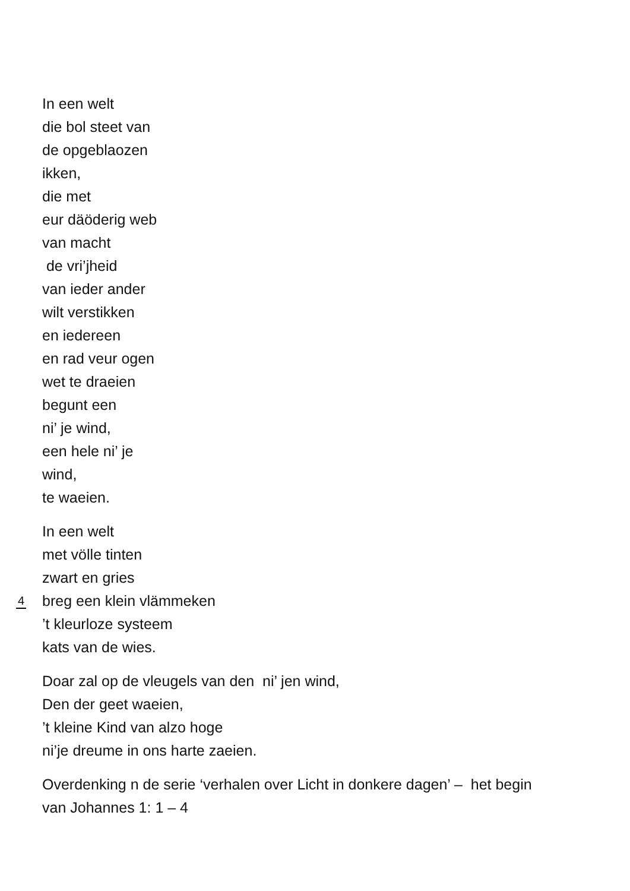In een welt
die bol steet van
de opgeblaozen
ikken,
die met
eur däöderig web
van macht
de vri’jheid
van ieder ander
wilt verstikken
en iedereen
en rad veur ogen
wet te draeien
begunt een
ni’ je wind,
een hele ni’ je
wind,
te waeien.
In een welt
met völle tinten
zwart en gries
breg een klein vlämmeken
’t kleurloze systeem
kats van de wies.
4
Doar zal op de vleugels van den ni’ jen wind,
Den der geet waeien,
’t kleine Kind van alzo hoge
ni’je dreume in ons harte zaeien.
Overdenking n de serie ‘verhalen over Licht in donkere dagen’ – het begin
van Johannes 1: 1 – 4